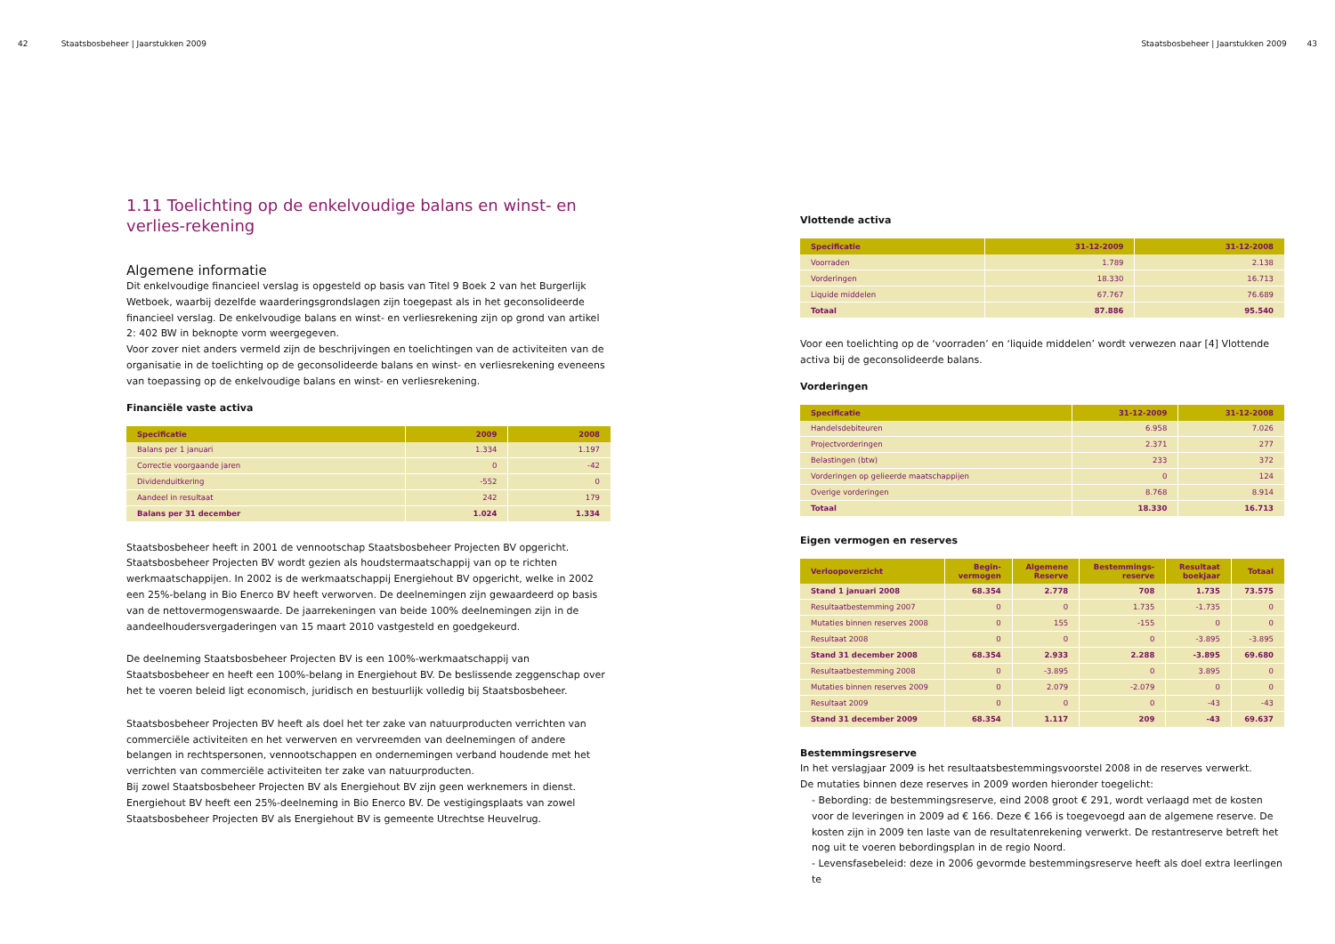42 Staatsbosbeheer | Jaarstukken 2009
Staatsbosbeheer | Jaarstukken 2009 43
1.11 Toelichting op de enkelvoudige balans en winst- en verlies-rekening
Algemene informatie
Dit enkelvoudige financieel verslag is opgesteld op basis van Titel 9 Boek 2 van het Burgerlijk Wetboek, waarbij dezelfde waarderingsgrondslagen zijn toegepast als in het geconsolideerde financieel verslag. De enkelvoudige balans en winst- en verliesrekening zijn op grond van artikel 2: 402 BW in beknopte vorm weergegeven.
Voor zover niet anders vermeld zijn de beschrijvingen en toelichtingen van de activiteiten van de organisatie in de toelichting op de geconsolideerde balans en winst- en verliesrekening eveneens van toepassing op de enkelvoudige balans en winst- en verliesrekening.
Financiële vaste activa
| Specificatie | 2009 | 2008 |
| --- | --- | --- |
| Balans per 1 januari | 1.334 | 1.197 |
| Correctie voorgaande jaren | 0 | -42 |
| Dividenduitkering | -552 | 0 |
| Aandeel in resultaat | 242 | 179 |
| Balans per 31 december | 1.024 | 1.334 |
Staatsbosbeheer heeft in 2001 de vennootschap Staatsbosbeheer Projecten BV opgericht. Staatsbosbeheer Projecten BV wordt gezien als houdstermaatschappij van op te richten werkmaatschappijen. In 2002 is de werkmaatschappij Energiehout BV opgericht, welke in 2002 een 25%-belang in Bio Enerco BV heeft verworven. De deelnemingen zijn gewaardeerd op basis van de nettovermogenswaarde. De jaarrekeningen van beide 100% deelnemingen zijn in de aandeelhoudersvergaderingen van 15 maart 2010 vastgesteld en goedgekeurd.
De deelneming Staatsbosbeheer Projecten BV is een 100%-werkmaatschappij van Staatsbosbeheer en heeft een 100%-belang in Energiehout BV. De beslissende zeggenschap over het te voeren beleid ligt economisch, juridisch en bestuurlijk volledig bij Staatsbosbeheer.
Staatsbosbeheer Projecten BV heeft als doel het ter zake van natuurproducten verrichten van commerciële activiteiten en het verwerven en vervreemden van deelnemingen of andere belangen in rechtspersonen, vennootschappen en ondernemingen verband houdende met het verrichten van commerciële activiteiten ter zake van natuurproducten.
Bij zowel Staatsbosbeheer Projecten BV als Energiehout BV zijn geen werknemers in dienst. Energiehout BV heeft een 25%-deelneming in Bio Enerco BV. De vestigingsplaats van zowel Staatsbosbeheer Projecten BV als Energiehout BV is gemeente Utrechtse Heuvelrug.
Vlottende activa
| Specificatie | 31-12-2009 | 31-12-2008 |
| --- | --- | --- |
| Voorraden | 1.789 | 2.138 |
| Vorderingen | 18.330 | 16.713 |
| Liquide middelen | 67.767 | 76.689 |
| Totaal | 87.886 | 95.540 |
Voor een toelichting op de ‘voorraden’ en ‘liquide middelen’ wordt verwezen naar [4] Vlottende activa bij de geconsolideerde balans.
Vorderingen
| Specificatie | 31-12-2009 | 31-12-2008 |
| --- | --- | --- |
| Handelsdebiteuren | 6.958 | 7.026 |
| Projectvorderingen | 2.371 | 277 |
| Belastingen (btw) | 233 | 372 |
| Vorderingen op gelieerde maatschappijen | 0 | 124 |
| Overige vorderingen | 8.768 | 8.914 |
| Totaal | 18.330 | 16.713 |
Eigen vermogen en reserves
| Verloopoverzicht | Begin- vermogen | Algemene Reserve | Bestemmings- reserve | Resultaat boekjaar | Totaal |
| --- | --- | --- | --- | --- | --- |
| Stand 1 januari 2008 | 68.354 | 2.778 | 708 | 1.735 | 73.575 |
| Resultaatbestemming 2007 | 0 | 0 | 1.735 | -1.735 | 0 |
| Mutaties binnen reserves 2008 | 0 | 155 | -155 | 0 | 0 |
| Resultaat 2008 | 0 | 0 | 0 | -3.895 | -3.895 |
| Stand 31 december 2008 | 68.354 | 2.933 | 2.288 | -3.895 | 69.680 |
| Resultaatbestemming 2008 | 0 | -3.895 | 0 | 3.895 | 0 |
| Mutaties binnen reserves 2009 | 0 | 2.079 | -2.079 | 0 | 0 |
| Resultaat 2009 | 0 | 0 | 0 | -43 | -43 |
| Stand 31 december 2009 | 68.354 | 1.117 | 209 | -43 | 69.637 |
Bestemmingsreserve
In het verslagjaar 2009 is het resultaatsbestemmingsvoorstel 2008 in de reserves verwerkt.
De mutaties binnen deze reserves in 2009 worden hieronder toegelicht:
- Bebording: de bestemmingsreserve, eind 2008 groot € 291, wordt verlaagd met de kosten voor de leveringen in 2009 ad € 166. Deze € 166 is toegevoegd aan de algemene reserve. De kosten zijn in 2009 ten laste van de resultatenrekening verwerkt. De restantreserve betreft het nog uit te voeren bebordingsplan in de regio Noord.
- Levensfasebeleid: deze in 2006 gevormde bestemmingsreserve heeft als doel extra leerlingen te